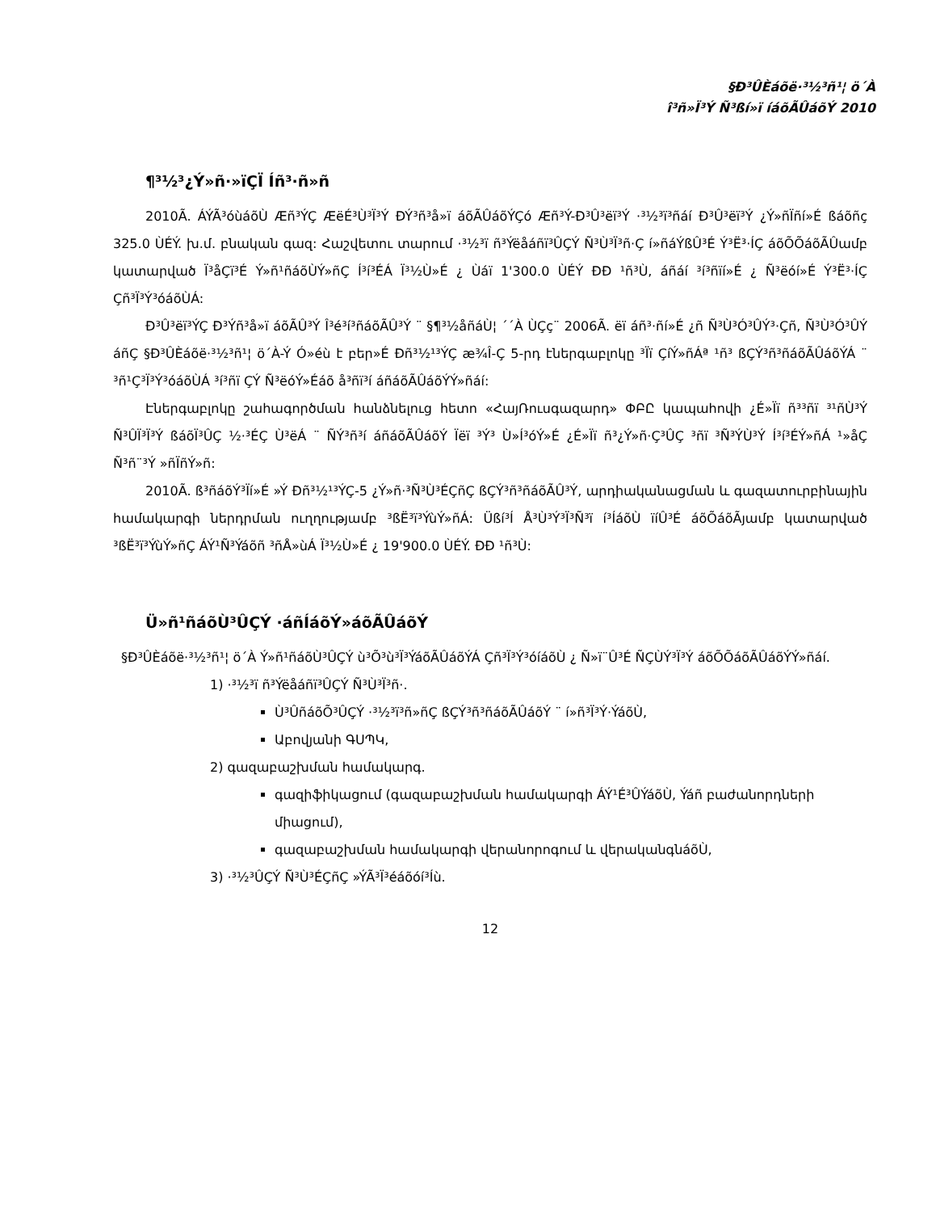§Ð³ÛÈáõë·³½³ñ¹¦ ö´À
î³ñ»Ï³Ý Ñ³ßí»ï íáõÃÛáõÝ 2010
¶³½³¿Ý»ñ·»ïÇÏ Íñ³·ñ»ñ
2010Ã. ÁÝÃ³óùáõÙ Æñ³ÝÇ ÆëÉ³Ù³Ï³Ý ÐÝ³ñ³å»ï áõÃÛáõÝÇó Æñ³Ý-Ð³Û³ëï³Ý ·³½³ï³ñáí Ð³Û³ëï³Ý ¿Ý»ñÏñí»É ßáõñç 325.0 ÙÉÝ. խ.մ. բնական գազ: Հաշվետու տարում ·³½³ï ñ³Ýëåáñï³ÛÇÝ Ñ³Ù³Ï³ñ·Ç í»ñáÝßÛ³É Ý³Ë³·ÍÇ áõÕÕáõÃÛամբ կատարված Ï³åÇï³É Ý»ñ¹ñáõÙÝ»ñÇ Í³í³ÉÁ Ï³½Ù»É ¿ Ùáï 1'300.0 ÙÉÝ ÐÐ ¹ñ³Ù, áñáí ³í³ñïí»É ¿ Ñ³ëóí»É Ý³Ë³·ÍÇ Çñ³Ï³Ý³óáõÙÁ:
Ð³Û³ëï³ÝÇ Ð³Ýñ³å»ï áõÃÛ³Ý Î³é³í³ñáõÃÛ³Ý ¨ §¶³½åñáÙ¦ ´´À ÙÇç¨ 2006Ã. ëï áñ³·ñí»É ¿ñ Ñ³Ù³Ó³ÛÝ³·Çñ, Ñ³Ù³Ó³ÛÝ áñÇ §Ð³ÛÈáõë·³½³ñ¹¦ ö´À-Ý Ó»éù է բեր»É Ðñ³½¹³ÝÇ æ¾Î-Ç 5-րդ էներգաբլոկը ³Ïï ÇíÝ»ñÁª ¹ñ³ ßÇÝ³ñ³ñáõÃÛáõÝÁ ¨ ³ñ¹Ç³Ï³Ý³óáõÙÁ ³í³ñï ÇÝ Ñ³ëóÝ»Éáõ å³ñï³í áñáõÃÛáõÝÝ»ñáí:
Էներգաբլոկը շահագործման հանձնելուց հետո «ՀայՌուսգազարդ» ՓԲԸ կապահովի ¿É»Ïï ñ³³ñï ³¹ñÙ³Ý Ñ³ÛÏ³Ï³Ý ßáõÏ³ÛÇ ½·³ÉÇ Ù³ëÁ ¨ ÑÝ³ñ³í áñáõÃÛáõÝ Ïëï ³Ý³ Ù»Í³óÝ»É ¿É»Ïï ñ³¿Ý»ñ·Ç³ÛÇ ³ñï ³Ñ³ÝÙ³Ý Í³í³ÉÝ»ñÁ ¹»åÇ Ñ³ñ¨³Ý »ñÏñÝ»ñ:
2010Ã. ß³ñáõÝ³Ïí»É »Ý Ðñ³½¹³ÝÇ-5 ¿Ý»ñ·³Ñ³Ù³ÉÇñÇ ßÇÝ³ñ³ñáõÃÛ³Ý, արդիականացման և գազատուրբինային համակարգի ներդրման ուղղությամբ ³ßË³ï³ÝùÝ»ñÁ: Üßí³Í Å³Ù³Ý³Ï³Ñ³ï í³ÍáõÙ ïíÛ³É áõÕáõÃյամբ կատարված ³ßË³ï³ÝùÝ»ñÇ ÁÝ¹Ñ³Ýáõñ ³ñÅ»ùÁ Ï³½Ù»É ¿ 19'900.0 ÙÉÝ. ÐÐ ¹ñ³Ù:
Ü»ñ¹ñáõÙ³ÛÇÝ ·áñÍáõÝ»áõÃÛáõÝ
§Ð³ÛÈáõë·³½³ñ¹¦ ö´À Ý»ñ¹ñáõÙ³ÛÇÝ ù³Õ³ù³Ï³ÝáõÃÛáõÝÁ Çñ³Ï³Ý³óíáõÙ ¿ Ñ»ï¨Û³É ÑÇÙÝ³Ï³Ý áõÕÕáõÃÛáõÝÝ»ñáí.
1) ·³½³ï ñ³Ýëåáñï³ÛÇÝ Ñ³Ù³Ï³ñ·.
Ù³ÛñáõÕ³ÛÇÝ ·³½³ï³ñ»ñÇ ßÇÝ³ñ³ñáõÃÛáõÝ ¨ í»ñ³Ï³Ý·ÝáõÙ,
Աբովյանի ԳՍՊԿ,
2) գազաբաշխման համակարգ.
գազիֆիկացում (գազաբաշխման համակարգի ÁÝ¹É³ÛÝáõÙ, Ýáñ բաժանորդների միացում),
գազաբաշխման համակարգի վերանորոգում և վերականգնáõÙ,
3) ·³½³ÛÇÝ Ñ³Ù³ÉÇñÇ »ÝÃ³Ï³éáõóí³Íù.
12